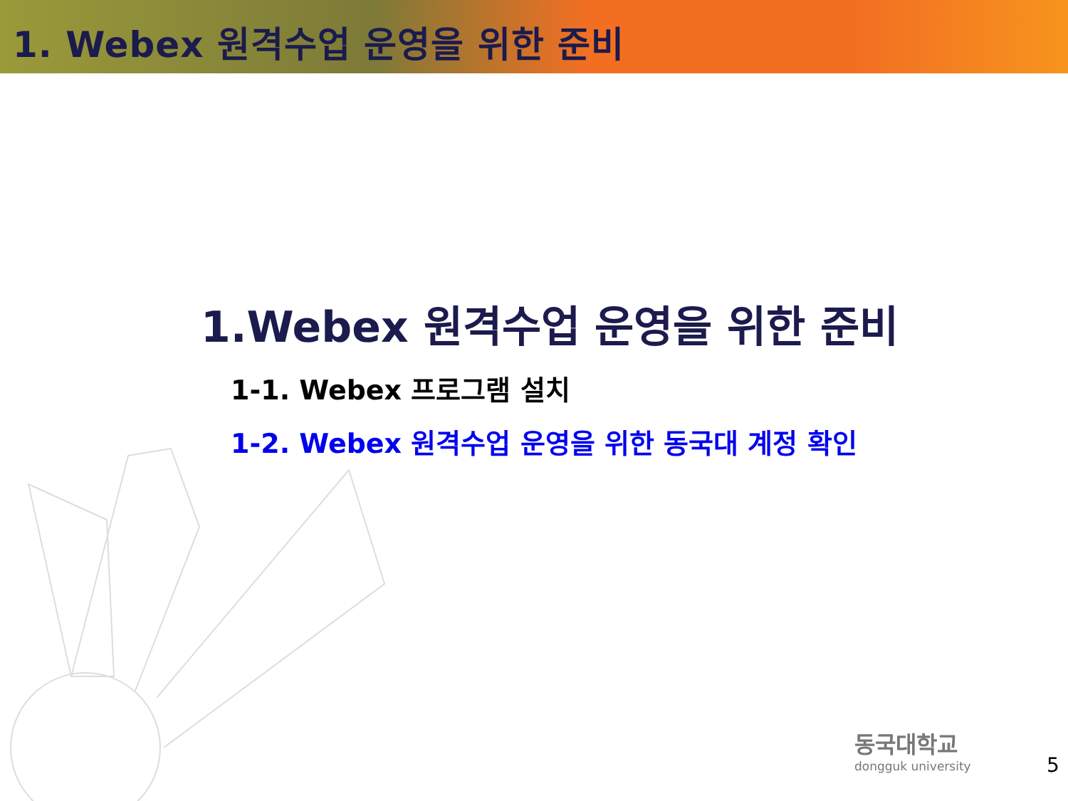1. Webex 원격수업 운영을 위한 준비
1.Webex 원격수업 운영을 위한 준비
1-1. Webex 프로그램 설치
1-2. Webex 원격수업 운영을 위한 동국대 계정 확인
동국대학교
dongguk university
5